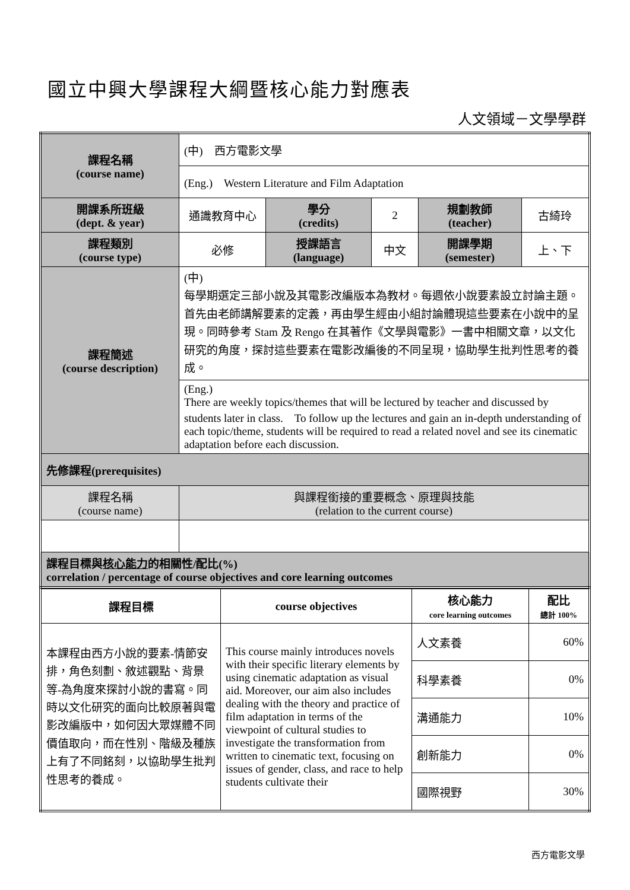國立中興大學課程大綱暨核心能力對應表
人文領域－文學學群
| 課程名稱 (course name) | (中) 西方電影文學 | | | | |
| | (Eng.) Western Literature and Film Adaptation | | | | |
| 開課系所班級 (dept. & year) | 通識教育中心 | 學分 (credits) | 2 | 規劃教師 (teacher) | 古綺玲 |
| 課程類別 (course type) | 必修 | 授課語言 (language) | 中文 | 開課學期 (semester) | 上、下 |
| 課程簡述 (course description) | (中) 每學期選定三部小說及其電影改編版本為教材。每週依小說要素設立討論主題。首先由老師講解要素的定義，再由學生經由小組討論體現這些要素在小說中的呈現。同時參考 Stam 及 Rengo 在其著作《文學與電影》一書中相關文章，以文化研究的角度，探討這些要素在電影改編後的不同呈現，協助學生批判性思考的養成。 | | | | |
| | (Eng.) There are weekly topics/themes that will be lectured by teacher and discussed by students later in class. To follow up the lectures and gain an in-depth understanding of each topic/theme, students will be required to read a related novel and see its cinematic adaptation before each discussion. | | | | |
| 先修課程(prerequisites) | | | | | |
| 課程名稱 (course name) | 與課程銜接的重要概念、原理與技能 (relation to the current course) | | | | |
| 課程目標與 核心能力 的相關性/配比(%) correlation / percentage of course objectives and core learning outcomes | | | | | |
| 課程目標 | course objectives | 核心能力 core learning outcomes | 配比 總計 100% |
| 本課程由西方小說的要素-情節安排，角色刻劃、敘述觀點、背景等-為角度來探討小說的書寫。同時以文化研究的面向比較原著與電影改編版中，如何因大眾媒體不同價值取向，而在性別、階級及種族上有了不同銘刻，以協助學生批判性思考的養成。 | This course mainly introduces novels with their specific literary elements by using cinematic adaptation as visual aid. Moreover, our aim also includes dealing with the theory and practice of film adaptation in terms of the viewpoint of cultural studies to investigate the transformation from written to cinematic text, focusing on issues of gender, class, and race to help students cultivate their | 人文素養 | 60% |
| | | 科學素養 | 0% |
| | | 溝通能力 | 10% |
| | | 創新能力 | 0% |
| | | 國際視野 | 30% |
西方電影文學